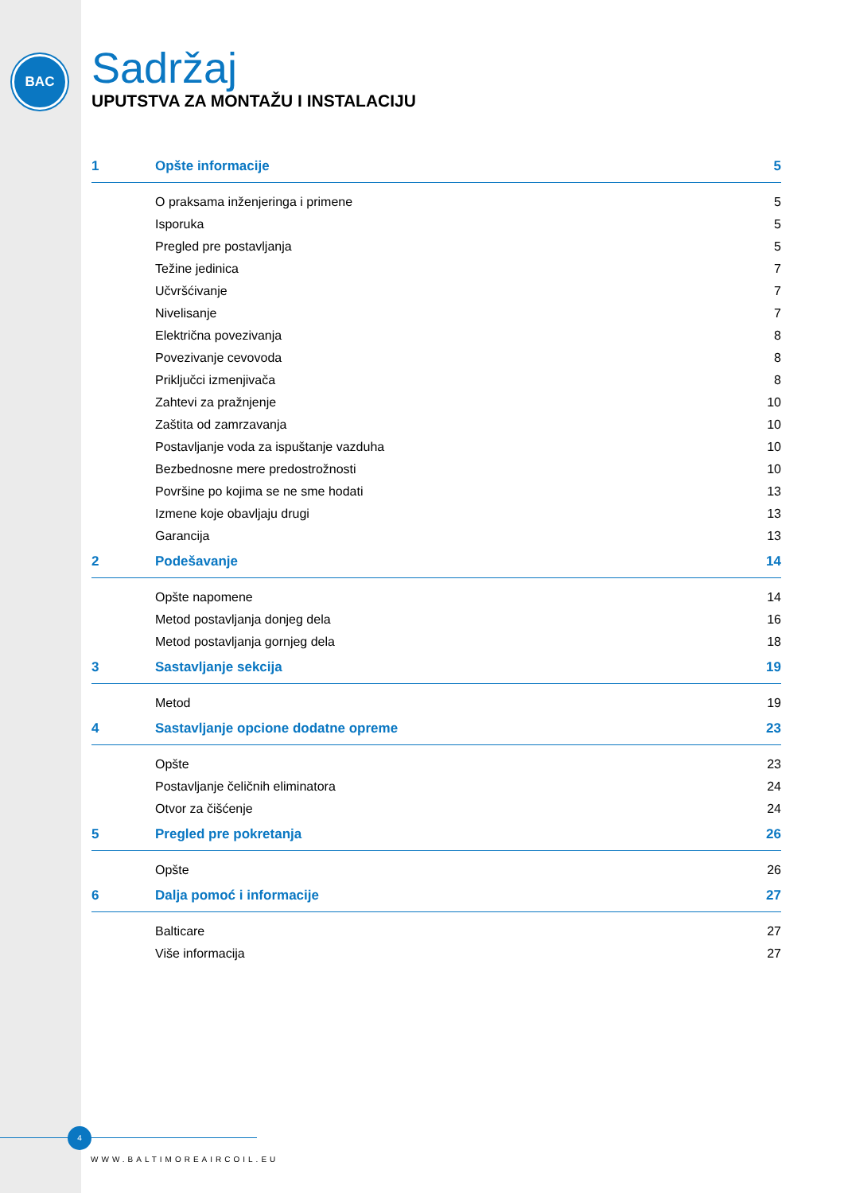BAC
Sadržaj
UPUTSTVA ZA MONTAŽU I INSTALACIJU
1 Opšte informacije 5
O praksama inženjeringa i primene 5
Isporuka 5
Pregled pre postavljanja 5
Težine jedinica 7
Učvršćivanje 7
Nivelisanje 7
Električna povezivanja 8
Povezivanje cevovoda 8
Priključci izmenjivača 8
Zahtevi za pražnjenje 10
Zaštita od zamrzavanja 10
Postavljanje voda za ispuštanje vazduha 10
Bezbednosne mere predostrožnosti 10
Površine po kojima se ne sme hodati 13
Izmene koje obavljaju drugi 13
Garancija 13
2 Podešavanje 14
Opšte napomene 14
Metod postavljanja donjeg dela 16
Metod postavljanja gornjeg dela 18
3 Sastavljanje sekcija 19
Metod 19
4 Sastavljanje opcione dodatne opreme 23
Opšte 23
Postavljanje čeličnih eliminatora 24
Otvor za čišćenje 24
5 Pregled pre pokretanja 26
Opšte 26
6 Dalja pomoć i informacije 27
Balticare 27
Više informacija 27
4
WWW.BALTIMOREAIRCOIL.EU